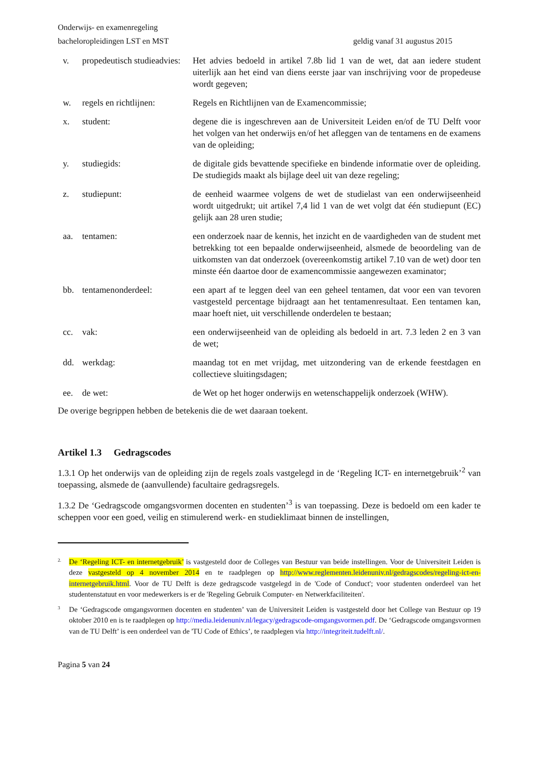Onderwijs- en examenregeling
bacheloropleidingen LST en MST geldig vanaf 31 augustus 2015
v. propedeutisch studieadvies:
Het advies bedoeld in artikel 7.8b lid 1 van de wet, dat aan iedere student uiterlijk aan het eind van diens eerste jaar van inschrijving voor de propedeuse wordt gegeven;
w. regels en richtlijnen:
Regels en Richtlijnen van de Examencommissie;
x. student: degene die is ingeschreven aan de Universiteit Leiden en/of de TU Delft voor het volgen van het onderwijs en/of het afleggen van de tentamens en de examens van de opleiding;
y. studiegids: de digitale gids bevattende specifieke en bindende informatie over de opleiding. De studiegids maakt als bijlage deel uit van deze regeling;
z. studiepunt: de eenheid waarmee volgens de wet de studielast van een onderwijseenheid wordt uitgedrukt; uit artikel 7,4 lid 1 van de wet volgt dat één studiepunt (EC) gelijk aan 28 uren studie;
aa. tentamen: een onderzoek naar de kennis, het inzicht en de vaardigheden van de student met betrekking tot een bepaalde onderwijseenheid, alsmede de beoordeling van de uitkomsten van dat onderzoek (overeenkomstig artikel 7.10 van de wet) door ten minste één daartoe door de examencommissie aangewezen examinator;
bb. tentamenonderdeel: een apart af te leggen deel van een geheel tentamen, dat voor een van tevoren vastgesteld percentage bijdraagt aan het tentamenresultaat. Een tentamen kan, maar hoeft niet, uit verschillende onderdelen te bestaan;
cc. vak: een onderwijseenheid van de opleiding als bedoeld in art. 7.3 leden 2 en 3 van de wet;
dd. werkdag: maandag tot en met vrijdag, met uitzondering van de erkende feestdagen en collectieve sluitingsdagen;
ee. de wet: de Wet op het hoger onderwijs en wetenschappelijk onderzoek (WHW).
De overige begrippen hebben de betekenis die de wet daaraan toekent.
Artikel 1.3 Gedragscodes
1.3.1 Op het onderwijs van de opleiding zijn de regels zoals vastgelegd in de ‘Regeling ICT- en internetgebruik’<sup>2</sup> van toepassing, alsmede de (aanvullende) facultaire gedragsregels.
1.3.2 De ‘Gedragscode omgangsvormen docenten en studenten’<sup>3</sup> is van toepassing. Deze is bedoeld om een kader te scheppen voor een goed, veilig en stimulerend werk- en studieklimaat binnen de instellingen,
2.
De ‘Regeling ICT- en internetgebruik’ is vastgesteld door de Colleges van Bestuur van beide instellingen. Voor de Universiteit Leiden is deze vastgesteld op 4 november 2014 en te raadplegen op http://www.reglementen.leidenuniv.nl/gedragscodes/regeling-ict-en-internetgebruik.html. Voor de TU Delft is deze gedragscode vastgelegd in de 'Code of Conduct'; voor studenten onderdeel van het studentenstatuut en voor medewerkers is er de 'Regeling Gebruik Computer- en Netwerkfaciliteiten'.
3
De ‘Gedragscode omgangsvormen docenten en studenten’ van de Universiteit Leiden is vastgesteld door het College van Bestuur op 19 oktober 2010 en is te raadplegen op http://media.leidenuniv.nl/legacy/gedragscode-omgangsvormen.pdf. De ‘Gedragscode omgangsvormen van de TU Delft’ is een onderdeel van de 'TU Code of Ethics’, te raadplegen via http://integriteit.tudelft.nl/.
Pagina 5 van 24